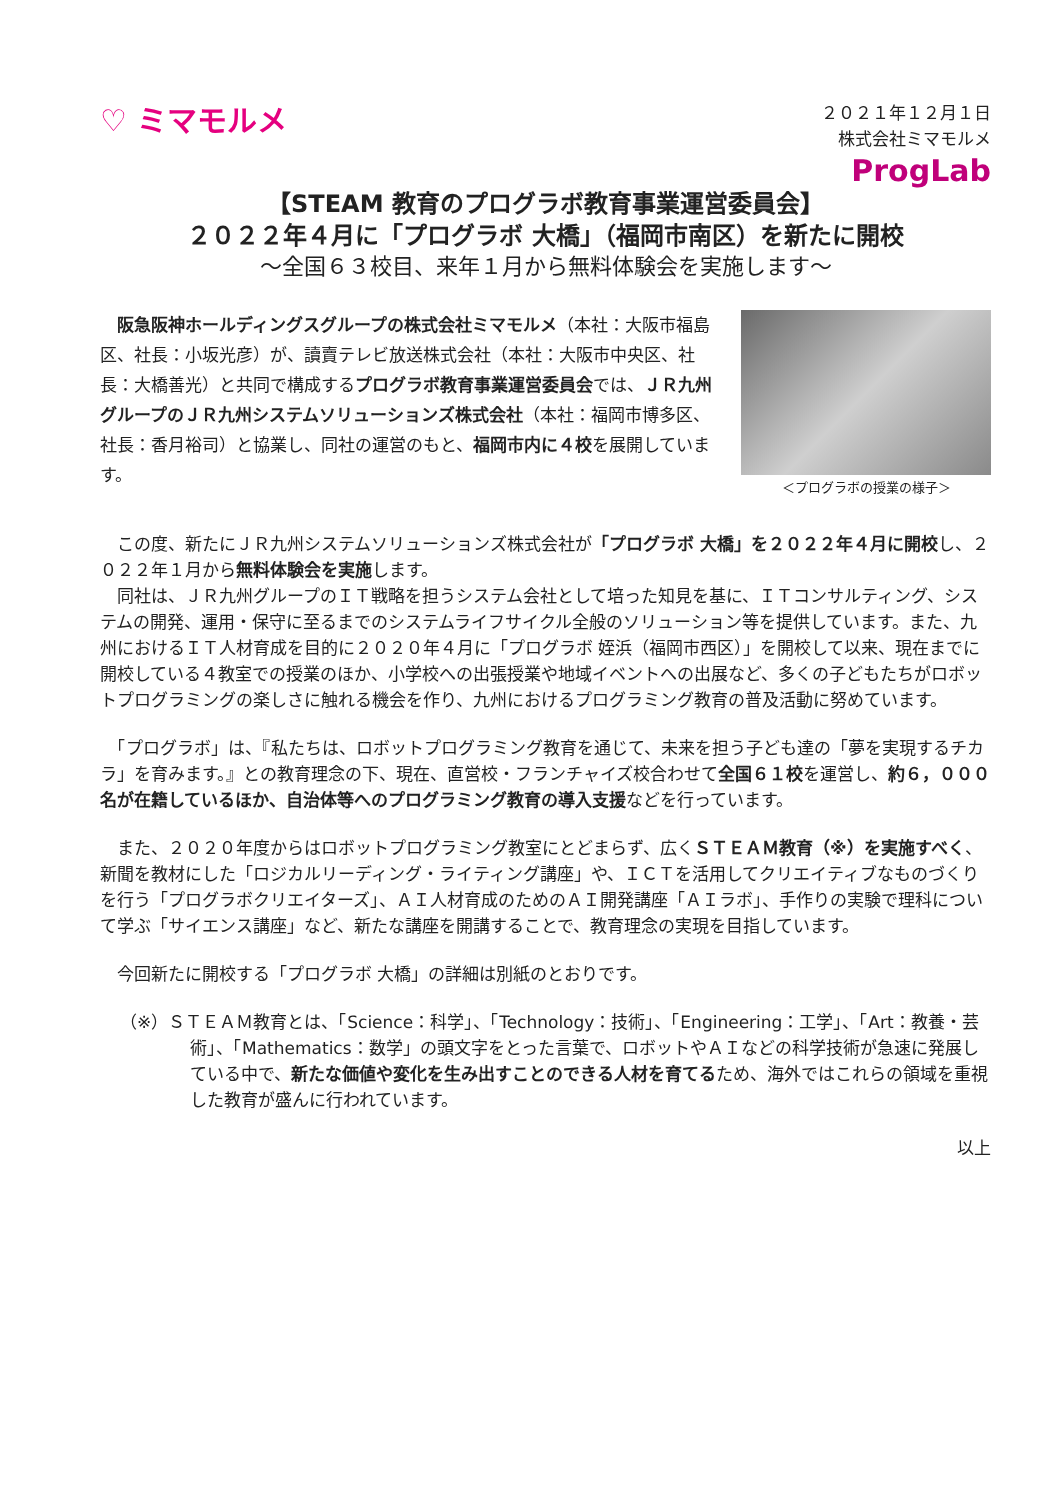♡ ミマモルメ
２０２１年１２月１日
株式会社ミマモルメ
ProgLab
【STEAM 教育のプログラボ教育事業運営委員会】
２０２２年４月に「プログラボ 大橋」（福岡市南区）を新たに開校
～全国６３校目、来年１月から無料体験会を実施します～
　阪急阪神ホールディングスグループの株式会社ミマモルメ（本社：大阪市福島区、社長：小坂光彦）が、讀賣テレビ放送株式会社（本社：大阪市中央区、社長：大橋善光）と共同で構成するプログラボ教育事業運営委員会では、ＪＲ九州グループのＪＲ九州システムソリューションズ株式会社（本社：福岡市博多区、社長：香月裕司）と協業し、同社の運営のもと、福岡市内に４校を展開しています。
＜プログラボの授業の様子＞
　この度、新たにＪＲ九州システムソリューションズ株式会社が「プログラボ 大橋」を２０２２年４月に開校し、２０２２年１月から無料体験会を実施します。
　同社は、ＪＲ九州グループのＩＴ戦略を担うシステム会社として培った知見を基に、ＩＴコンサルティング、システムの開発、運用・保守に至るまでのシステムライフサイクル全般のソリューション等を提供しています。また、九州におけるＩＴ人材育成を目的に２０２０年４月に「プログラボ 姪浜（福岡市西区）」を開校して以来、現在までに開校している４教室での授業のほか、小学校への出張授業や地域イベントへの出展など、多くの子どもたちがロボットプログラミングの楽しさに触れる機会を作り、九州におけるプログラミング教育の普及活動に努めています。
　「プログラボ」は、『私たちは、ロボットプログラミング教育を通じて、未来を担う子ども達の「夢を実現するチカラ」を育みます。』との教育理念の下、現在、直営校・フランチャイズ校合わせて全国６１校を運営し、約６，０００名が在籍しているほか、自治体等へのプログラミング教育の導入支援などを行っています。
　また、２０２０年度からはロボットプログラミング教室にとどまらず、広くＳＴＥＡＭ教育（※）を実施すべく、新聞を教材にした「ロジカルリーディング・ライティング講座」や、ＩＣＴを活用してクリエイティブなものづくりを行う「プログラボクリエイターズ」、ＡＩ人材育成のためのＡＩ開発講座「ＡＩラボ」、手作りの実験で理科について学ぶ「サイエンス講座」など、新たな講座を開講することで、教育理念の実現を目指しています。
　今回新たに開校する「プログラボ 大橋」の詳細は別紙のとおりです。
（※）ＳＴＥＡＭ教育とは、「Science：科学」、「Technology：技術」、「Engineering：工学」、「Art：教養・芸術」、「Mathematics：数学」の頭文字をとった言葉で、ロボットやＡＩなどの科学技術が急速に発展している中で、新たな価値や変化を生み出すことのできる人材を育てるため、海外ではこれらの領域を重視した教育が盛んに行われています。
以上